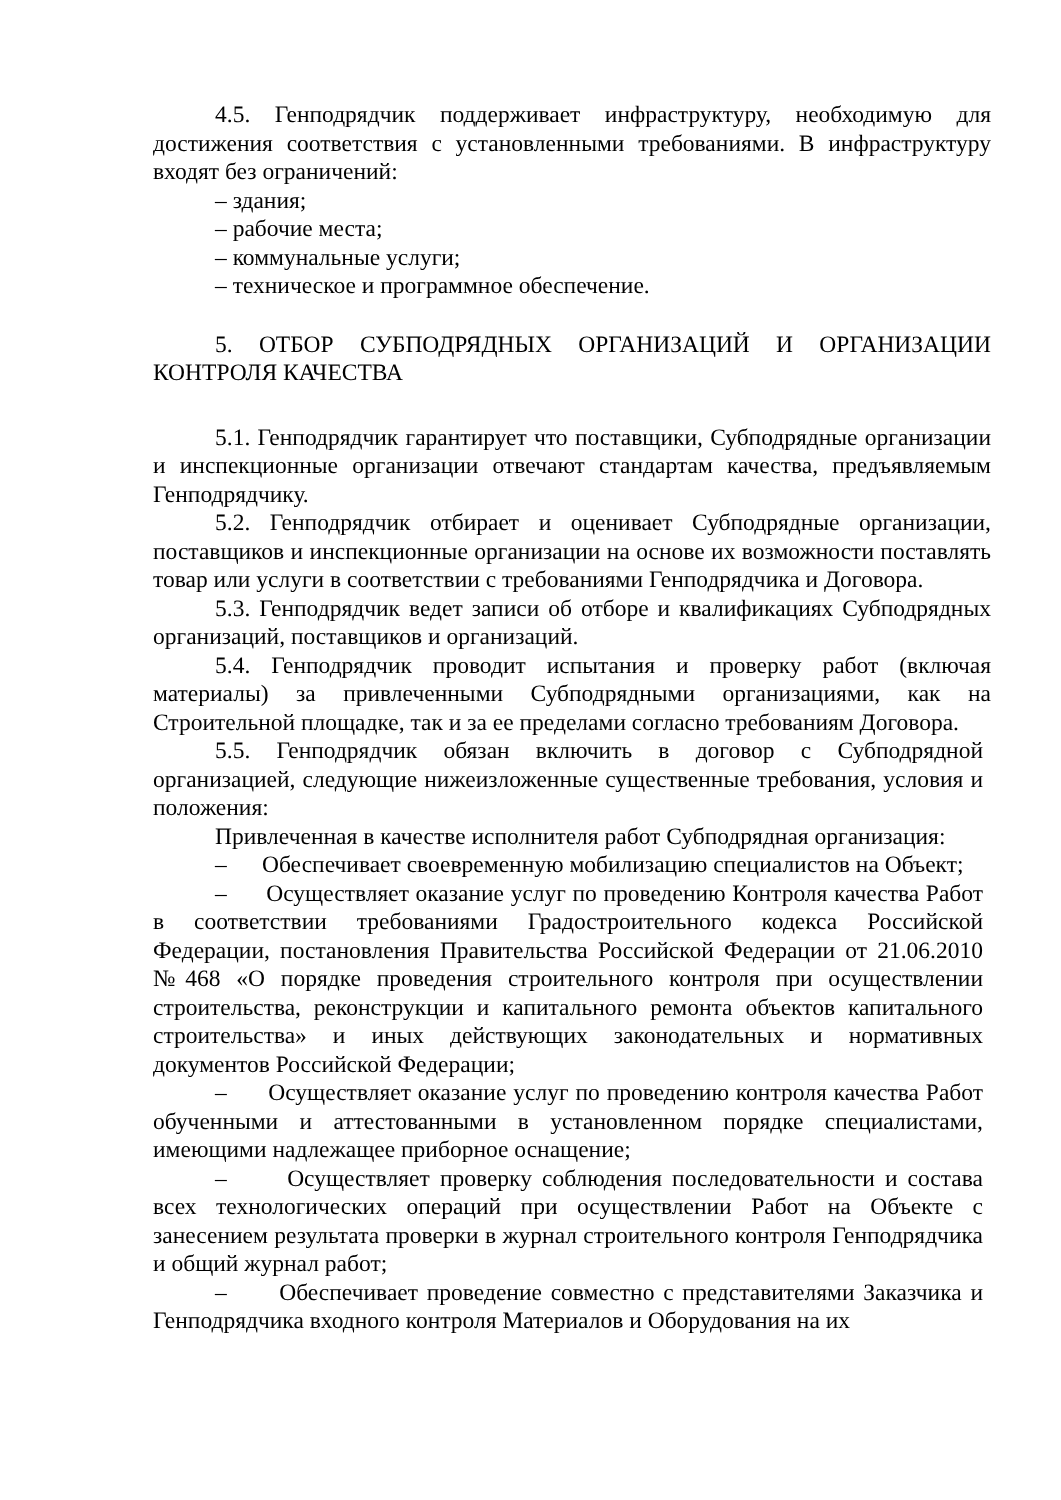4.5. Генподрядчик поддерживает инфраструктуру, необходимую для достижения соответствия с установленными требованиями. В инфраструктуру входят без ограничений:
– здания;
– рабочие места;
– коммунальные услуги;
– техническое и программное обеспечение.
5. ОТБОР СУБПОДРЯДНЫХ ОРГАНИЗАЦИЙ И ОРГАНИЗАЦИИ КОНТРОЛЯ КАЧЕСТВА
5.1. Генподрядчик гарантирует что поставщики, Субподрядные организации и инспекционные организации отвечают стандартам качества, предъявляемым Генподрядчику.
5.2. Генподрядчик отбирает и оценивает Субподрядные организации, поставщиков и инспекционные организации на основе их возможности поставлять товар или услуги в соответствии с требованиями Генподрядчика и Договора.
5.3. Генподрядчик ведет записи об отборе и квалификациях Субподрядных организаций, поставщиков и организаций.
5.4. Генподрядчик проводит испытания и проверку работ (включая материалы) за привлеченными Субподрядными организациями, как на Строительной площадке, так и за ее пределами согласно требованиям Договора.
5.5. Генподрядчик обязан включить в договор с Субподрядной организацией, следующие нижеизложенные существенные требования, условия и положения:
Привлеченная в качестве исполнителя работ Субподрядная организация:
– Обеспечивает своевременную мобилизацию специалистов на Объект;
– Осуществляет оказание услуг по проведению Контроля качества Работ в соответствии требованиями Градостроительного кодекса Российской Федерации, постановления Правительства Российской Федерации от 21.06.2010 №468 «О порядке проведения строительного контроля при осуществлении строительства, реконструкции и капитального ремонта объектов капитального строительства» и иных действующих законодательных и нормативных документов Российской Федерации;
– Осуществляет оказание услуг по проведению контроля качества Работ обученными и аттестованными в установленном порядке специалистами, имеющими надлежащее приборное оснащение;
– Осуществляет проверку соблюдения последовательности и состава всех технологических операций при осуществлении Работ на Объекте с занесением результата проверки в журнал строительного контроля Генподрядчика и общий журнал работ;
– Обеспечивает проведение совместно с представителями Заказчика и Генподрядчика входного контроля Материалов и Оборудования на их